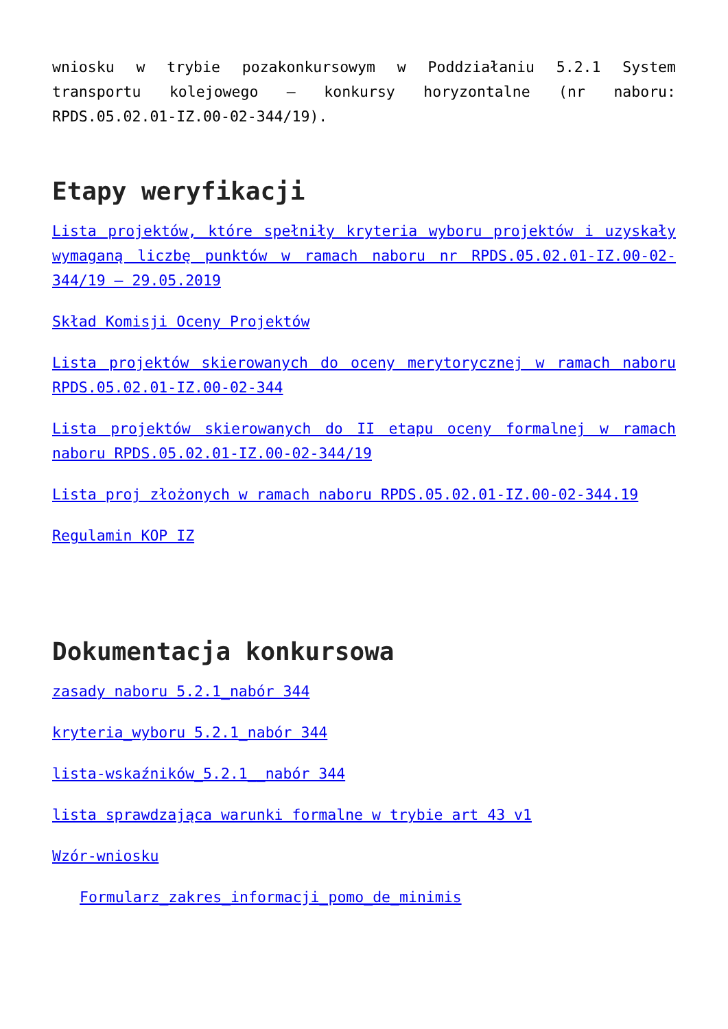wniosku w trybie pozakonkursowym w Poddziałaniu 5.2.1 System transportu kolejowego – konkursy horyzontalne (nr naboru: RPDS.05.02.01-IZ.00-02-344/19).
Etapy weryfikacji
Lista projektów, które spełniły kryteria wyboru projektów i uzyskały wymaganą liczbę punktów w ramach naboru nr RPDS.05.02.01-IZ.00-02-344/19 – 29.05.2019
Skład Komisji Oceny Projektów
Lista projektów skierowanych do oceny merytorycznej w ramach naboru RPDS.05.02.01-IZ.00-02-344
Lista projektów skierowanych do II etapu oceny formalnej w ramach naboru RPDS.05.02.01-IZ.00-02-344/19
Lista proj złożonych w ramach naboru RPDS.05.02.01-IZ.00-02-344.19
Regulamin KOP IZ
Dokumentacja konkursowa
zasady naboru 5.2.1_nabór 344
kryteria_wyboru 5.2.1_nabór 344
lista-wskaźników_5.2.1__nabór 344
lista sprawdzająca warunki formalne w trybie art 43 v1
Wzór-wniosku
Formularz_zakres_informacji_pomo_de_minimis